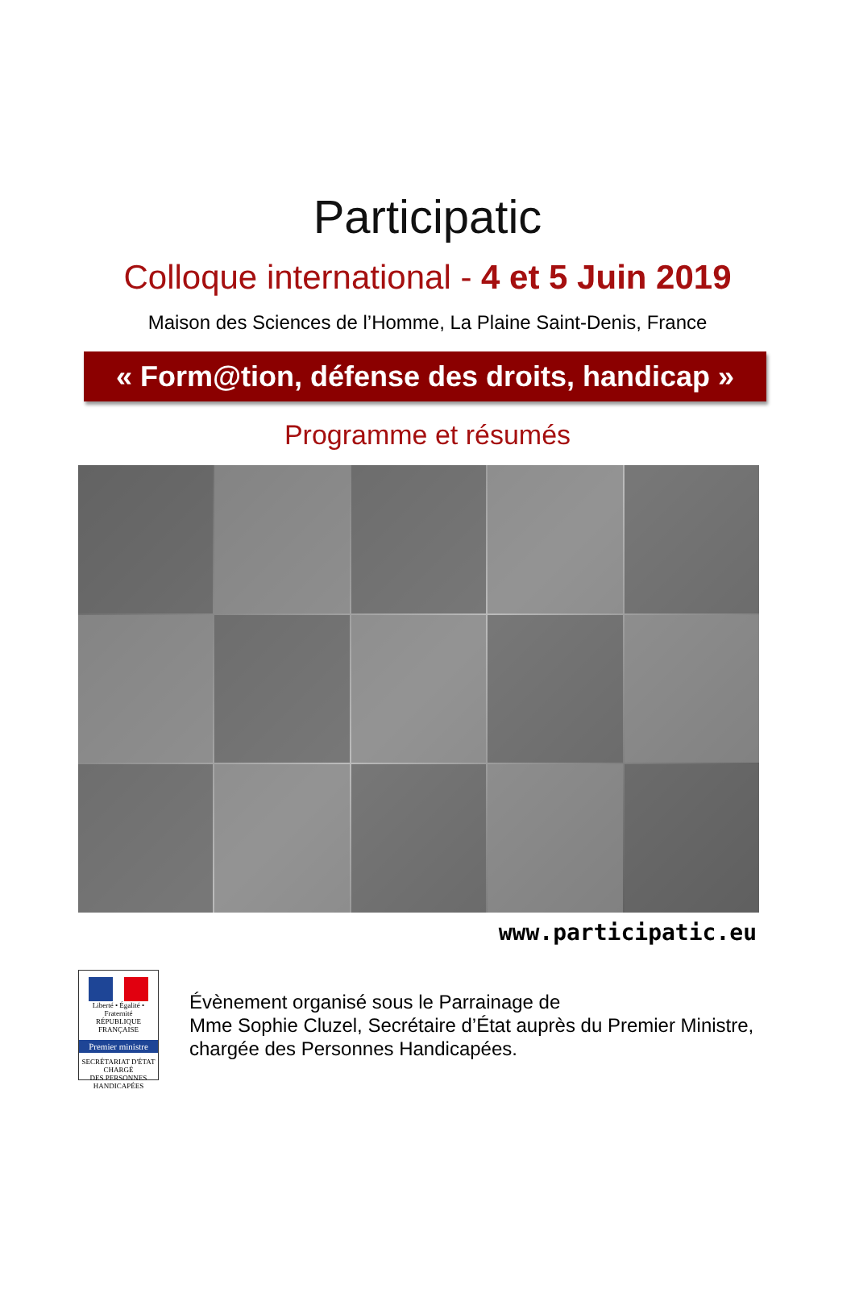Participatic
Colloque international - 4 et 5 Juin 2019
Maison des Sciences de l’Homme, La Plaine Saint-Denis, France
« Form@tion, défense des droits, handicap »
Programme et résumés
www.participatic.eu
Liberté • Égalité • Fraternité
RÉPUBLIQUE FRANÇAISE
Premier ministre
SECRÉTARIAT D'ÉTAT
CHARGÉ
DES PERSONNES
HANDICAPÉES
Évènement organisé sous le Parrainage de
Mme Sophie Cluzel, Secrétaire d’État auprès du Premier Ministre,
chargée des Personnes Handicapées.